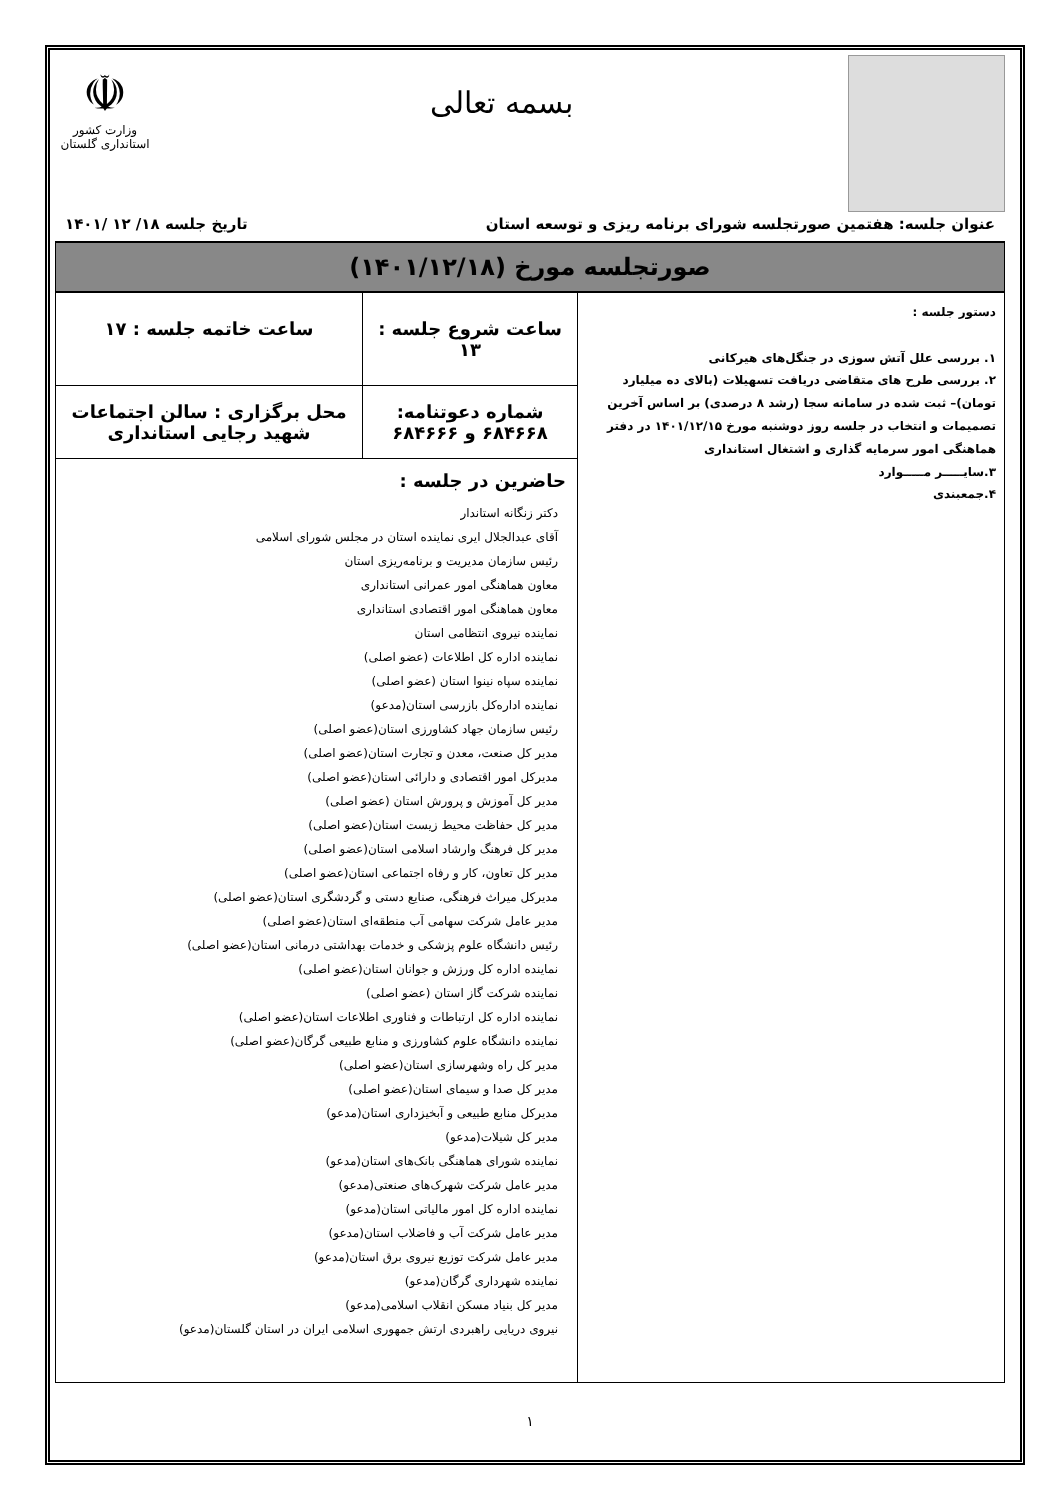بسمه تعالی
☫
وزارت کشور
استانداری گلستان
عنوان جلسه: هفتمین صورتجلسه شورای برنامه ریزی و توسعه استان تاریخ جلسه ۱۸/ ۱۲ /۱۴۰۱
صورتجلسه مورخ (۱۴۰۱/۱۲/۱۸)
| دستور جلسه : ۱. بررسی علل آتش سوزی در جنگل‌های هیرکانی ۲. بررسی طرح های متقاضی دریافت تسهیلات (بالای ده میلیارد تومان)– ثبت شده در سامانه سجا (رشد ۸ درصدی) بر اساس آخرین تصمیمات و انتخاب در جلسه روز دوشنبه مورخ ۱۴۰۱/۱۲/۱۵ در دفتر هماهنگی امور سرمایه گذاری و اشتغال استانداری ۳.سایـــــر مـــــوارد ۴.جمعبندی | ساعت شروع جلسه : ۱۳ | ساعت خاتمه جلسه : ۱۷ |
| | شماره دعوتنامه: ۶۸۴۶۶۸ و ۶۸۴۶۶۶ | محل برگزاری : سالن اجتماعات شهید رجایی استانداری |
| | حاضرین در جلسه : دکتر زنگانه استاندار آقای عبدالجلال ایری نماینده استان در مجلس شورای اسلامی رئیس سازمان مدیریت و برنامه‌ریزی استان معاون هماهنگی امور عمرانی استانداری معاون هماهنگی امور اقتصادی استانداری نماینده نیروی انتظامی استان نماینده اداره کل اطلاعات (عضو اصلی) نماینده سپاه نینوا استان (عضو اصلی) نماینده اداره‌کل بازرسی استان(مدعو) رئیس سازمان جهاد کشاورزی استان(عضو اصلی) مدیر کل صنعت، معدن و تجارت استان(عضو اصلی) مدیرکل امور اقتصادی و دارائی استان(عضو اصلی) مدیر کل آموزش و پرورش استان (عضو اصلی) مدیر کل حفاظت محیط زیست استان(عضو اصلی) مدیر کل فرهنگ وارشاد اسلامی استان(عضو اصلی) مدیر کل تعاون، کار و رفاه اجتماعی استان(عضو اصلی) مدیرکل میراث فرهنگی، صنایع دستی و گردشگری استان(عضو اصلی) مدیر عامل شرکت سهامی آب منطقه‌ای استان(عضو اصلی) رئیس دانشگاه علوم پزشکی و خدمات بهداشتی درمانی استان(عضو اصلی) نماینده اداره کل ورزش و جوانان استان(عضو اصلی) نماینده شرکت گاز استان (عضو اصلی) نماینده اداره کل ارتباطات و فناوری اطلاعات استان(عضو اصلی) نماینده دانشگاه علوم کشاورزی و منابع طبیعی گرگان(عضو اصلی) مدیر کل راه وشهرسازی استان(عضو اصلی) مدیر کل صدا و سیمای استان(عضو اصلی) مدیرکل منابع طبیعی و آبخیزداری استان(مدعو) مدیر کل شیلات(مدعو) نماینده شورای هماهنگی بانک‌های استان(مدعو) مدیر عامل شرکت شهرک‌های صنعتی(مدعو) نماینده اداره کل امور مالیاتی استان(مدعو) مدیر عامل شرکت آب و فاضلاب استان(مدعو) مدیر عامل شرکت توزیع نیروی برق استان(مدعو) نماینده شهرداری گرگان(مدعو) مدیر کل بنیاد مسکن انقلاب اسلامی(مدعو) نیروی دریایی راهبردی ارتش جمهوری اسلامی ایران در استان گلستان(مدعو) | |
۱